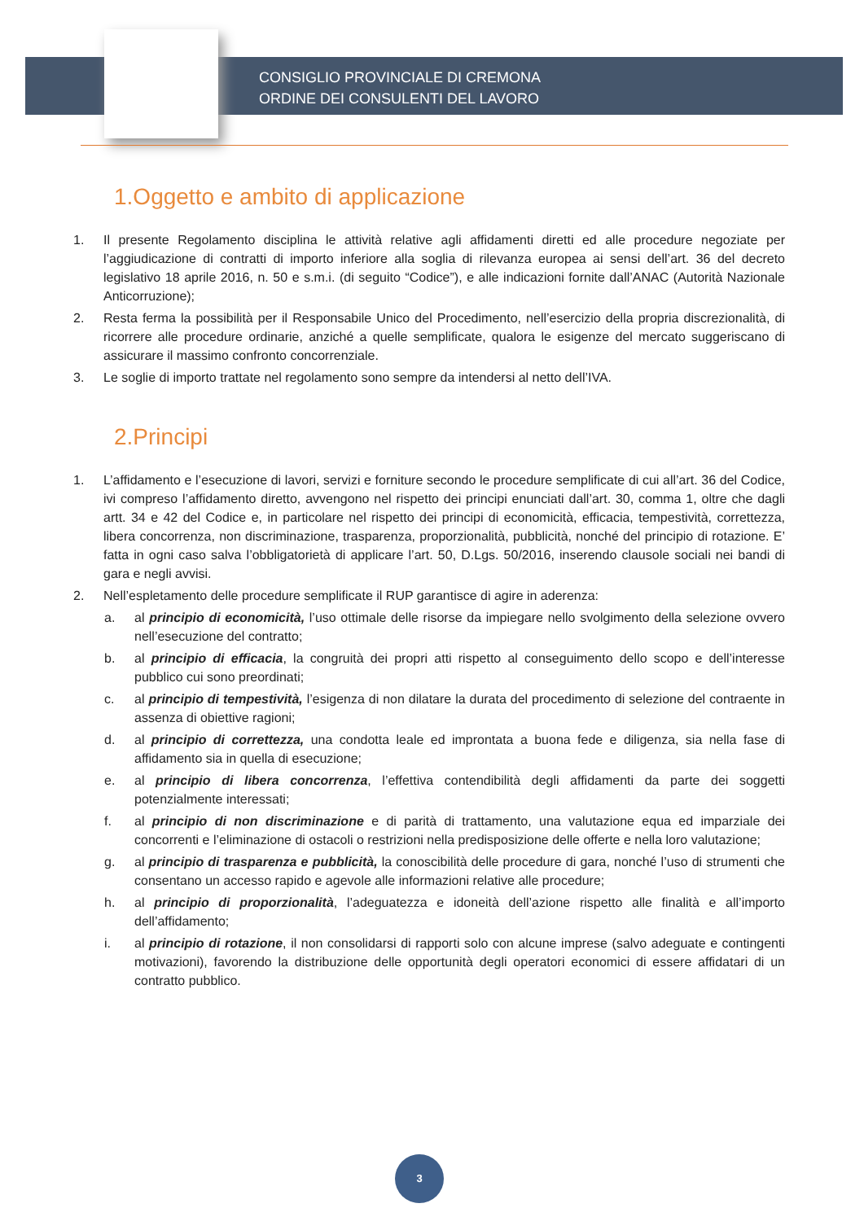CONSIGLIO PROVINCIALE DI CREMONA
ORDINE DEI CONSULENTI DEL LAVORO
1.Oggetto e ambito di applicazione
1. Il presente Regolamento disciplina le attività relative agli affidamenti diretti ed alle procedure negoziate per l’aggiudicazione di contratti di importo inferiore alla soglia di rilevanza europea ai sensi dell’art. 36 del decreto legislativo 18 aprile 2016, n. 50 e s.m.i. (di seguito “Codice”), e alle indicazioni fornite dall’ANAC (Autorità Nazionale Anticorruzione);
2. Resta ferma la possibilità per il Responsabile Unico del Procedimento, nell’esercizio della propria discrezionalità, di ricorrere alle procedure ordinarie, anziché a quelle semplificate, qualora le esigenze del mercato suggeriscano di assicurare il massimo confronto concorrenziale.
3. Le soglie di importo trattate nel regolamento sono sempre da intendersi al netto dell’IVA.
2.Principi
1. L’affidamento e l’esecuzione di lavori, servizi e forniture secondo le procedure semplificate di cui all’art. 36 del Codice, ivi compreso l’affidamento diretto, avvengono nel rispetto dei principi enunciati dall’art. 30, comma 1, oltre che dagli artt. 34 e 42 del Codice e, in particolare nel rispetto dei principi di economicità, efficacia, tempestività, correttezza, libera concorrenza, non discriminazione, trasparenza, proporzionalità, pubblicità, nonché del principio di rotazione. E’ fatta in ogni caso salva l’obbligatorietà di applicare l’art. 50, D.Lgs. 50/2016, inserendo clausole sociali nei bandi di gara e negli avvisi.
2. Nell’espletamento delle procedure semplificate il RUP garantisce di agire in aderenza:
a. al principio di economicità, l’uso ottimale delle risorse da impiegare nello svolgimento della selezione ovvero nell’esecuzione del contratto;
b. al principio di efficacia, la congruità dei propri atti rispetto al conseguimento dello scopo e dell’interesse pubblico cui sono preordinati;
c. al principio di tempestività, l’esigenza di non dilatare la durata del procedimento di selezione del contraente in assenza di obiettive ragioni;
d. al principio di correttezza, una condotta leale ed improntata a buona fede e diligenza, sia nella fase di affidamento sia in quella di esecuzione;
e. al principio di libera concorrenza, l’effettiva contendibilità degli affidamenti da parte dei soggetti potenzialmente interessati;
f. al principio di non discriminazione e di parità di trattamento, una valutazione equa ed imparziale dei concorrenti e l’eliminazione di ostacoli o restrizioni nella predisposizione delle offerte e nella loro valutazione;
g. al principio di trasparenza e pubblicità, la conoscibilità delle procedure di gara, nonché l’uso di strumenti che consentano un accesso rapido e agevole alle informazioni relative alle procedure;
h. al principio di proporzionalità, l’adeguatezza e idoneità dell’azione rispetto alle finalità e all’importo dell’affidamento;
i. al principio di rotazione, il non consolidarsi di rapporti solo con alcune imprese (salvo adeguate e contingenti motivazioni), favorendo la distribuzione delle opportunità degli operatori economici di essere affidatari di un contratto pubblico.
3